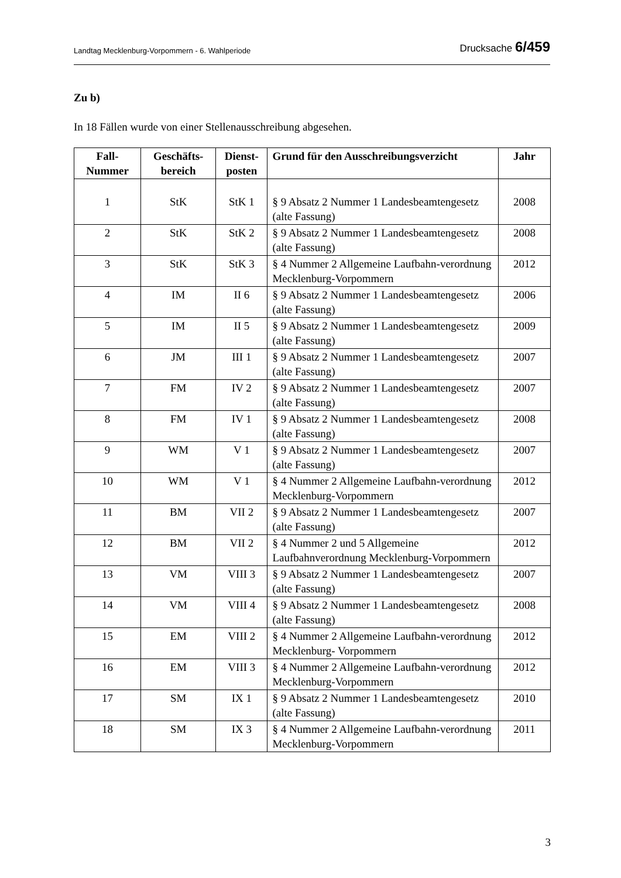Landtag Mecklenburg-Vorpommern - 6. Wahlperiode Drucksache 6/459
Zu b)
In 18 Fällen wurde von einer Stellenausschreibung abgesehen.
| Fall- Nummer | Geschäfts- bereich | Dienst- posten | Grund für den Ausschreibungsverzicht | Jahr |
| --- | --- | --- | --- | --- |
| 1 | StK | StK 1 | § 9 Absatz 2 Nummer 1 Landesbeamtengesetz (alte Fassung) | 2008 |
| 2 | StK | StK 2 | § 9 Absatz 2 Nummer 1 Landesbeamtengesetz (alte Fassung) | 2008 |
| 3 | StK | StK 3 | § 4 Nummer 2 Allgemeine Laufbahn-verordnung Mecklenburg-Vorpommern | 2012 |
| 4 | IM | II 6 | § 9 Absatz 2 Nummer 1 Landesbeamtengesetz (alte Fassung) | 2006 |
| 5 | IM | II 5 | § 9 Absatz 2 Nummer 1 Landesbeamtengesetz (alte Fassung) | 2009 |
| 6 | JM | III 1 | § 9 Absatz 2 Nummer 1 Landesbeamtengesetz (alte Fassung) | 2007 |
| 7 | FM | IV 2 | § 9 Absatz 2 Nummer 1 Landesbeamtengesetz (alte Fassung) | 2007 |
| 8 | FM | IV 1 | § 9 Absatz 2 Nummer 1 Landesbeamtengesetz (alte Fassung) | 2008 |
| 9 | WM | V 1 | § 9 Absatz 2 Nummer 1 Landesbeamtengesetz (alte Fassung) | 2007 |
| 10 | WM | V 1 | § 4 Nummer 2 Allgemeine Laufbahn-verordnung Mecklenburg-Vorpommern | 2012 |
| 11 | BM | VII 2 | § 9 Absatz 2 Nummer 1 Landesbeamtengesetz (alte Fassung) | 2007 |
| 12 | BM | VII 2 | § 4 Nummer 2 und 5 Allgemeine Laufbahnverordnung Mecklenburg-Vorpommern | 2012 |
| 13 | VM | VIII 3 | § 9 Absatz 2 Nummer 1 Landesbeamtengesetz (alte Fassung) | 2007 |
| 14 | VM | VIII 4 | § 9 Absatz 2 Nummer 1 Landesbeamtengesetz (alte Fassung) | 2008 |
| 15 | EM | VIII 2 | § 4 Nummer 2 Allgemeine Laufbahn-verordnung Mecklenburg- Vorpommern | 2012 |
| 16 | EM | VIII 3 | § 4 Nummer 2 Allgemeine Laufbahn-verordnung Mecklenburg-Vorpommern | 2012 |
| 17 | SM | IX 1 | § 9 Absatz 2 Nummer 1 Landesbeamtengesetz (alte Fassung) | 2010 |
| 18 | SM | IX 3 | § 4 Nummer 2 Allgemeine Laufbahn-verordnung Mecklenburg-Vorpommern | 2011 |
3